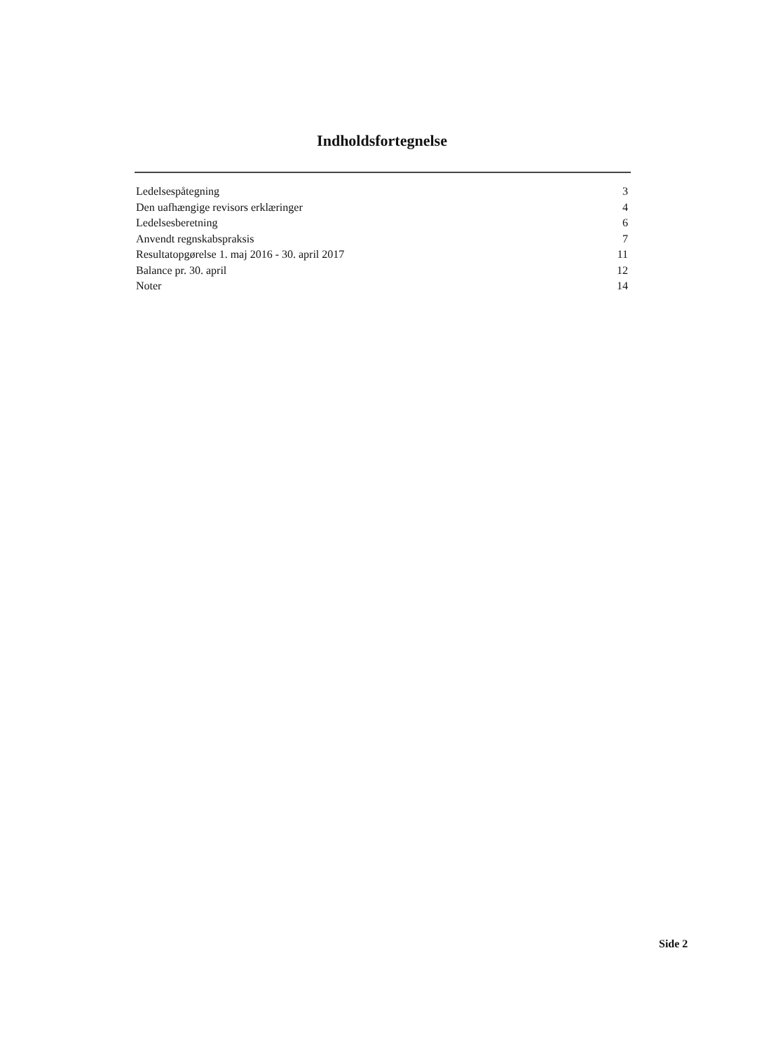Indholdsfortegnelse
| Ledelsespåtegning | 3 |
| Den uafhængige revisors erklæringer | 4 |
| Ledelsesberetning | 6 |
| Anvendt regnskabspraksis | 7 |
| Resultatopgørelse 1. maj 2016 - 30. april 2017 | 11 |
| Balance pr. 30. april | 12 |
| Noter | 14 |
Side 2